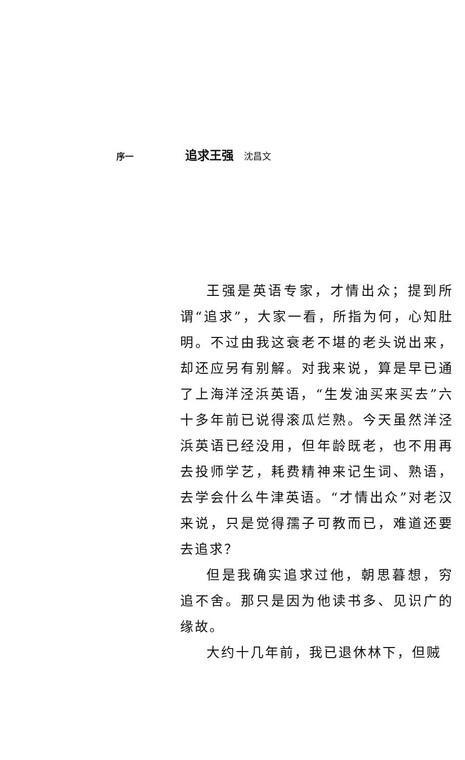序一 追求王强 沈昌文
王强是英语专家，才情出众；提到所谓“追求”，大家一看，所指为何，心知肚明。不过由我这衰老不堪的老头说出来，却还应另有别解。对我来说，算是早已通了上海洋泾浜英语，“生发油买来买去”六十多年前已说得滚瓜烂熟。今天虽然洋泾浜英语已经没用，但年龄既老，也不用再去投师学艺，耗费精神来记生词、熟语，去学会什么牛津英语。“才情出众”对老汉来说，只是觉得孺子可教而已，难道还要去追求？
但是我确实追求过他，朝思暮想，穷追不舍。那只是因为他读书多、见识广的缘故。
大约十几年前，我已退休林下，但贼